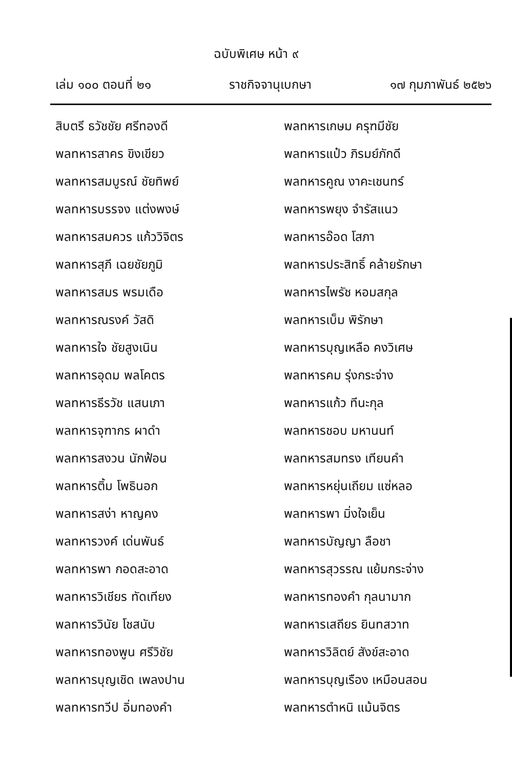ฉบับพิเศษ หน้า ๙
เล่ม ๑๐๐ ตอนที่ ๒๑ ราชกิจจานุเบกษา ๑๗ กุมภาพันธ์ ๒๕๒๖
สิบตรี ธวัชชัย ศรีทองดี
พลทหารสาคร ขิงเขียว
พลทหารสมบูรณ์ ชัยทิพย์
พลทหารบรรจง แต่งพงษ์
พลทหารสมควร แก้ววิจิตร
พลทหารสุภี เฉยชัยภูมิ
พลทหารสมร พรมเดือ
พลทหารณรงค์ วัสดิ
พลทหารใจ ชัยสูงเนิน
พลทหารอุดม พลโคตร
พลทหารธีรวัช แสนเภา
พลทหารจุฑากร ผาดำ
พลทหารสงวน นักฟ้อน
พลทหารติ้ม โพธินอก
พลทหารสง่า หาญคง
พลทหารวงค์ เด่นพันธ์
พลทหารพา กอดสะอาด
พลทหารวิเชียร ทัดเทียง
พลทหารวินัย โชสนับ
พลทหารทองพูน ศรีวิชัย
พลทหารบุญเชิด เพลงปาน
พลทหารทวีป อิ่มทองคำ
พลทหารเกษม ครุฑมีชัย
พลทหารแป๋ว ภิรมย์ภักดี
พลทหารคูณ งาคะเชนทร์
พลทหารพยุง จำรัสแนว
พลทหารอ๊อด โสภา
พลทหารประสิทธิ์ คล้ายรักษา
พลทหารไพรัช หอมสกุล
พลทหารเบ็ม พิรักษา
พลทหารบุญเหลือ คงวิเศษ
พลทหารคม รุ่งกระจ่าง
พลทหารแก้ว ทีนะกุล
พลทหารชอบ มหานนท์
พลทหารสมทรง เทียนคำ
พลทหารหยุ่นเถียม แซ่หลอ
พลทหารพา มิ่งใจเย็น
พลทหารบัญญา ลือชา
พลทหารสุวรรณ แย้มกระจ่าง
พลทหารทองคำ กุลนามาก
พลทหารเสถียร ยินทสวาท
พลทหารวิลิตย์ สังข์สะอาด
พลทหารบุญเรือง เหมือนสอน
พลทหารตำหนิ แม้นจิตร